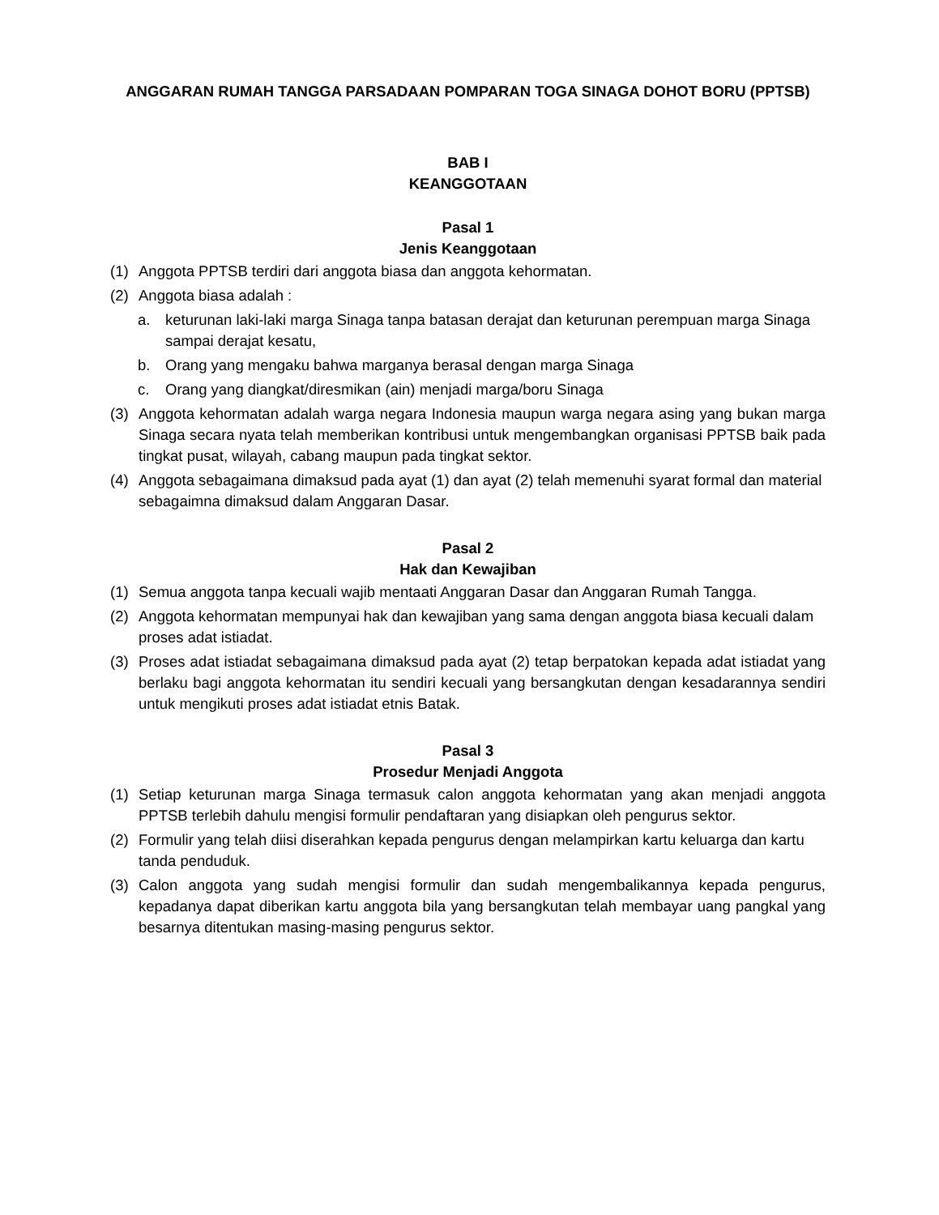ANGGARAN RUMAH TANGGA PARSADAAN POMPARAN TOGA SINAGA DOHOT BORU (PPTSB)
BAB I
KEANGGOTAAN
Pasal 1
Jenis Keanggotaan
(1) Anggota PPTSB terdiri dari anggota biasa dan anggota kehormatan.
(2) Anggota biasa adalah :
a. keturunan laki-laki marga Sinaga tanpa batasan derajat dan keturunan perempuan marga Sinaga sampai derajat kesatu,
b. Orang yang mengaku bahwa marganya berasal dengan marga Sinaga
c. Orang yang diangkat/diresmikan (ain) menjadi marga/boru Sinaga
(3) Anggota kehormatan adalah warga negara Indonesia maupun warga negara asing yang bukan marga Sinaga secara nyata telah memberikan kontribusi untuk mengembangkan organisasi PPTSB baik pada tingkat pusat, wilayah, cabang maupun pada tingkat sektor.
(4) Anggota sebagaimana dimaksud pada ayat (1) dan ayat (2) telah memenuhi syarat formal dan material sebagaimna dimaksud dalam Anggaran Dasar.
Pasal 2
Hak dan Kewajiban
(1) Semua anggota tanpa kecuali wajib mentaati Anggaran Dasar dan Anggaran Rumah Tangga.
(2) Anggota kehormatan mempunyai hak dan kewajiban yang sama dengan anggota biasa kecuali dalam proses adat istiadat.
(3) Proses adat istiadat sebagaimana dimaksud pada ayat (2) tetap berpatokan kepada adat istiadat yang berlaku bagi anggota kehormatan itu sendiri kecuali yang bersangkutan dengan kesadarannya sendiri untuk mengikuti proses adat istiadat etnis Batak.
Pasal 3
Prosedur Menjadi Anggota
(1) Setiap keturunan marga Sinaga termasuk calon anggota kehormatan yang akan menjadi anggota PPTSB terlebih dahulu mengisi formulir pendaftaran yang disiapkan oleh pengurus sektor.
(2) Formulir yang telah diisi diserahkan kepada pengurus dengan melampirkan kartu keluarga dan kartu tanda penduduk.
(3) Calon anggota yang sudah mengisi formulir dan sudah mengembalikannya kepada pengurus, kepadanya dapat diberikan kartu anggota bila yang bersangkutan telah membayar uang pangkal yang besarnya ditentukan masing-masing pengurus sektor.